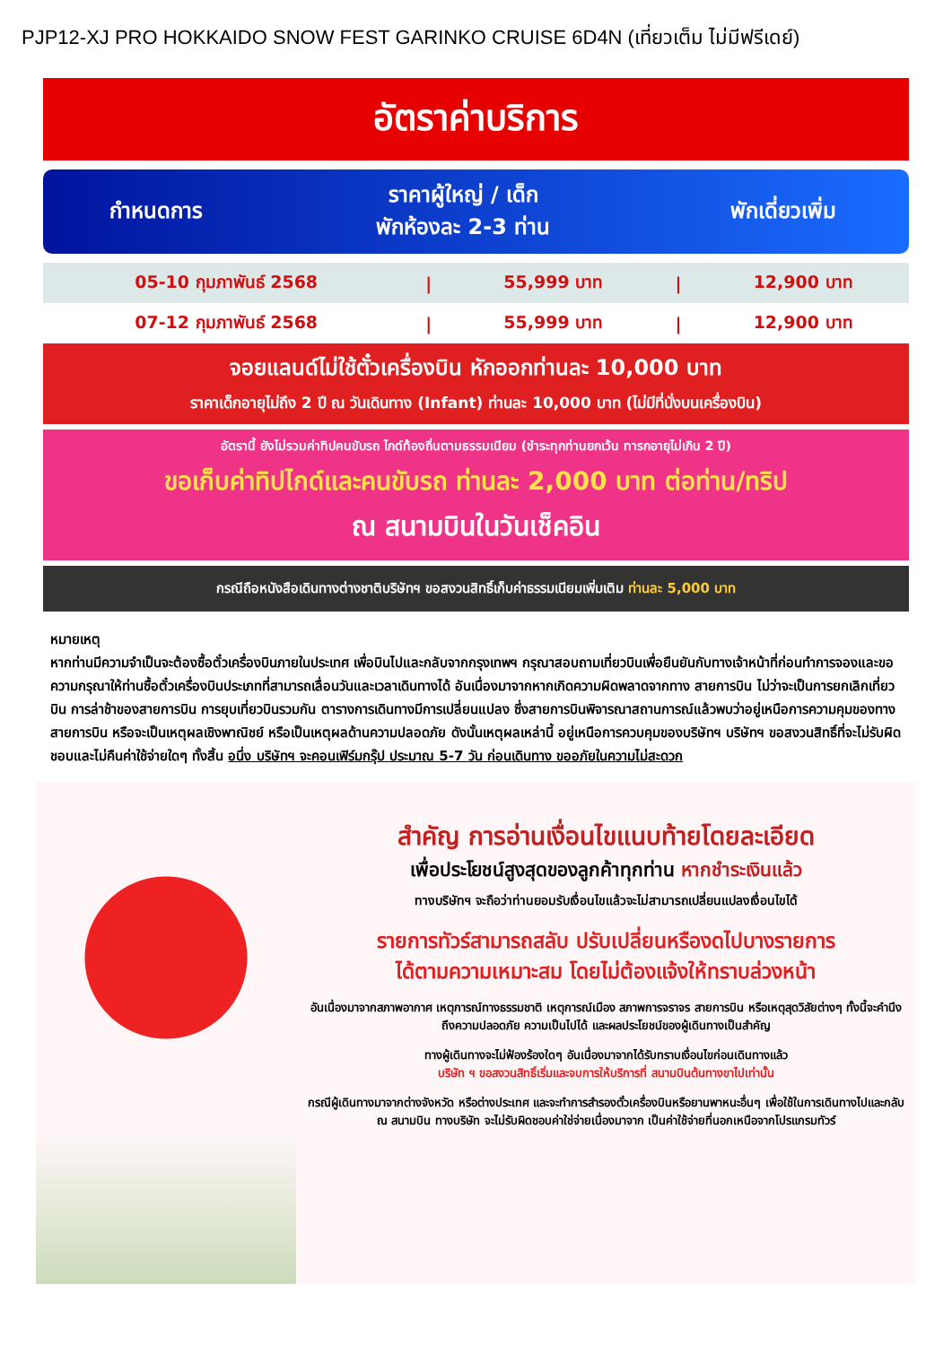PJP12-XJ PRO HOKKAIDO SNOW FEST GARINKO CRUISE 6D4N (เที่ยวเต็ม ไม่มีฟรีเดย์)
อัตราค่าบริการ
| กำหนดการ | ราคาผู้ใหญ่ / เด็ก พักห้องละ 2-3 ท่าน | พักเดี่ยวเพิ่ม |
| --- | --- | --- |
| 05-10 กุมภาพันธ์ 2568 | / | 55,999 บาท | / | 12,900 บาท |
| 07-12 กุมภาพันธ์ 2568 | / | 55,999 บาท | / | 12,900 บาท |
จอยแลนด์ไม่ใช้ตั๋วเครื่องบิน หักออกท่านละ 10,000 บาท
ราคาเด็กอายุไม่ถึง 2 ปี ณ วันเดินทาง (Infant) ท่านละ 10,000 บาท (ไม่มีที่นั่งบนเครื่องบิน)
อัตรานี้ ยังไม่รวมค่าทิปคนขับรถ ไกด์ท้องถิ่นตามธรรมเนียม (ชำระทุกท่านยกเว้น ทารกอายุไม่เกิน 2 ปี)
ขอเก็บค่าทิปไกด์และคนขับรถ ท่านละ 2,000 บาท ต่อท่าน/ทริป
ณ สนามบินในวันเช็คอิน
กรณีถือหนังสือเดินทางต่างชาติบริษัทฯ ขอสงวนสิทธิ์เก็บค่าธรรมเนียมเพิ่มเติม ท่านละ 5,000 บาท
หมายเหตุ
หากท่านมีความจำเป็นจะต้องซื้อตั๋วเครื่องบินภายในประเทศ เพื่อบินไปและกลับจากกรุงเทพฯ กรุณาสอบถามเที่ยวบินเพื่อยืนยันกับทางเจ้าหน้าที่ก่อนทำการจองและขอความกรุณาให้ท่านซื้อตั๋วเครื่องบินประเภทที่สามารถเลื่อนวันและเวลาเดินทางได้ อันเนื่องมาจากหากเกิดความผิดพลาดจากทาง สายการบิน ไม่ว่าจะเป็นการยกเลิกเที่ยวบิน การล่าช้าของสายการบิน การยุบเที่ยวบินรวมกัน ตารางการเดินทางมีการเปลี่ยนแปลง ซึ่งสายการบินพิจารณาสถานการณ์แล้วพบว่าอยู่เหนือการความคุมของทางสายการบิน หรือจะเป็นเหตุผลเชิงพาณิชย์ หรือเป็นเหตุผลด้านความปลอดภัย ดังนั้นเหตุผลเหล่านี้ อยู่เหนือการควบคุมของบริษัทฯ บริษัทฯ ขอสงวนสิทธิ์ที่จะไม่รับผิดชอบและไม่คืนค่าใช้จ่ายใดๆ ทั้งสิ้น อนึ่ง บริษัทฯ จะคอนเฟิร์มกรุ๊ป ประมาณ 5-7 วัน ก่อนเดินทาง ขออภัยในความไม่สะดวก
สำคัญ การอ่านเงื่อนไขแนบท้ายโดยละเอียด
เพื่อประโยชน์สูงสุดของลูกค้าทุกท่าน หากชำระเงินแล้ว
ทางบริษัทฯ จะถือว่าท่านยอมรับเงื่อนไขแล้วจะไม่สามารถเปลี่ยนแปลงเงื่อนไขได้
รายการทัวร์สามารถสลับ ปรับเปลี่ยนหรืองดไปบางรายการ
ได้ตามความเหมาะสม โดยไม่ต้องแจ้งให้ทราบล่วงหน้า
อันเนื่องมาจากสภาพอากาศ เหตุการณ์ทางธรรมชาติ เหตุการณ์เมือง สภาพการจราจร สายการบิน หรือเหตุสุดวิสัยต่างๆ ทั้งนี้จะคำนึงถึงความปลอดภัย ความเป็นไปได้ และผลประโยชน์ของผู้เดินทางเป็นสำคัญ
ทางผู้เดินทางจะไม่ฟ้องร้องใดๆ อันเนื่องมาจากได้รับทราบเงื่อนไขก่อนเดินทางแล้ว
บริษัท ฯ ขอสงวนสิทธิ์เริ่มและจบการให้บริการที่ สนามบินต้นทางขาไปเท่านั้น
กรณีผู้เดินทางมาจากต่างจังหวัด หรือต่างประเทศ และจะทำการสำรองตั๋วเครื่องบินหรือยานพาหนะอื่นๆ เพื่อใช้ในการเดินทางไปและกลับ ณ สนามบิน ทางบริษัท จะไม่รับผิดชอบค่าใช่จ่ายเนื่องมาจาก เป็นค่าใช้จ่ายที่นอกเหนือจากโปรแกรมทัวร์